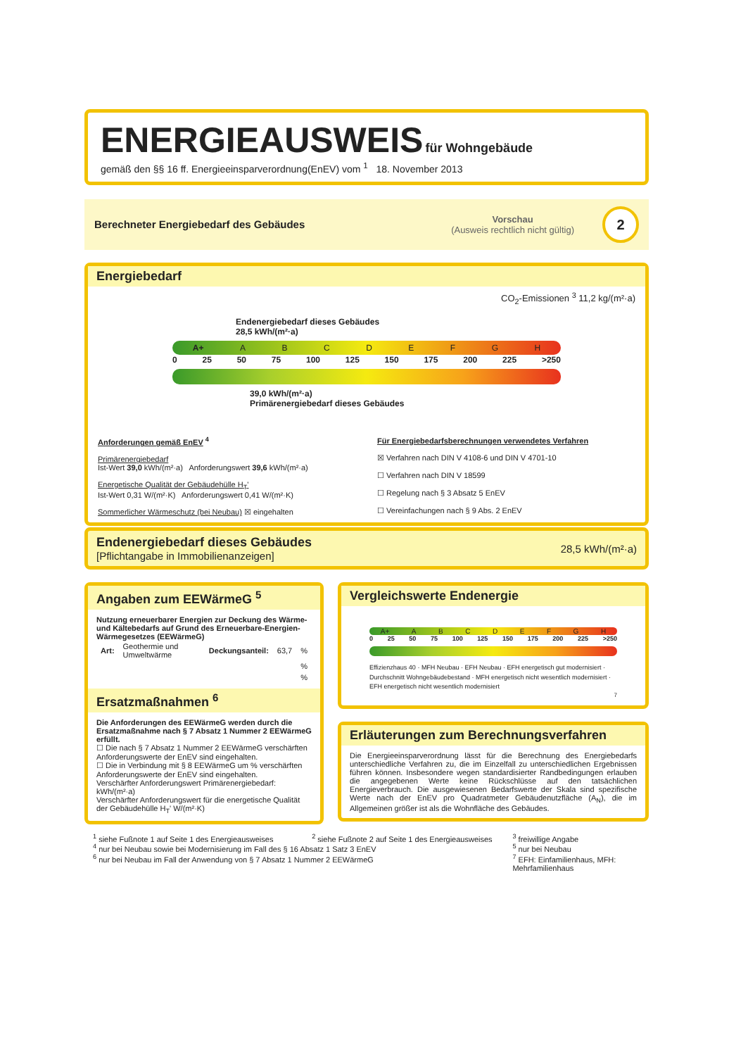ENERGIEAUSWEIS für Wohngebäude
gemäß den §§ 16 ff. Energieeinsparverordnung(EnEV) vom <sup>1</sup> 18. November 2013
Berechneter Energiebedarf des Gebäudes
Vorschau
(Ausweis rechtlich nicht gültig)
2
Energiebedarf
CO<sub>2</sub>-Emissionen <sup>3</sup> 11,2 kg/(m²·a)
Endenergiebedarf dieses Gebäudes
28,5 kWh/(m²·a)
A+ ABCDEFGH
0 25 50 75 100 125 150 175 200 225 >250
39,0 kWh/(m²·a)
Primärenergiebedarf dieses Gebäudes
Anforderungen gemäß EnEV <sup>4</sup>
Primärenergiebedarf
Ist-Wert 39,0 kWh/(m²·a) Anforderungswert 39,6 kWh/(m²·a)
Energetische Qualität der Gebäudehülle H<sub>T</sub>'
Ist-Wert 0,31 W/(m²·K) Anforderungswert 0,41 W/(m²·K)
Sommerlicher Wärmeschutz (bei Neubau) ☒ eingehalten
Für Energiebedarfsberechnungen verwendetes Verfahren
☒ Verfahren nach DIN V 4108-6 und DIN V 4701-10
☐ Verfahren nach DIN V 18599
☐ Regelung nach § 3 Absatz 5 EnEV
☐ Vereinfachungen nach § 9 Abs. 2 EnEV
Endenergiebedarf dieses Gebäudes
[Pflichtangabe in Immobilienanzeigen]
28,5 kWh/(m²·a)
Angaben zum EEWärmeG <sup>5</sup>
Nutzung erneuerbarer Energien zur Deckung des Wärme-und Kältebedarfs auf Grund des Erneuerbare-Energien-Wärmegesetzes (EEWärmeG)
| Art: | Geothermie und Umweltwärme | Deckungsanteil: | 63,7 | % |
| | | | | % |
| | | | | % |
Ersatzmaßnahmen <sup>6</sup>
Die Anforderungen des EEWärmeG werden durch die Ersatzmaßnahme nach § 7 Absatz 1 Nummer 2 EEWärmeG erfüllt.
☐ Die nach § 7 Absatz 1 Nummer 2 EEWärmeG verschärften Anforderungswerte der EnEV sind eingehalten.
☐ Die in Verbindung mit § 8 EEWärmeG um % verschärften Anforderungswerte der EnEV sind eingehalten.
Verschärfter Anforderungswert Primärenergiebedarf: kWh/(m²·a)
Verschärfter Anforderungswert für die energetische Qualität der Gebäudehülle H<sub>T</sub>' W/(m²·K)
Vergleichswerte Endenergie
A+ ABCDEFGH
0 25 50 75 100 125 150 175 200 225 >250
Effizienzhaus 40 · MFH Neubau · EFH Neubau · EFH energetisch gut modernisiert · Durchschnitt Wohngebäudebestand · MFH energetisch nicht wesentlich modernisiert · EFH energetisch nicht wesentlich modernisiert
7
Erläuterungen zum Berechnungsverfahren
Die Energieeinsparverordnung lässt für die Berechnung des Energiebedarfs unterschiedliche Verfahren zu, die im Einzelfall zu unterschiedlichen Ergebnissen führen können. Insbesondere wegen standardisierter Randbedingungen erlauben die angegebenen Werte keine Rückschlüsse auf den tatsächlichen Energieverbrauch. Die ausgewiesenen Bedarfswerte der Skala sind spezifische Werte nach der EnEV pro Quadratmeter Gebäudenutzfläche (A<sub>N</sub>), die im Allgemeinen größer ist als die Wohnfläche des Gebäudes.
<sup>1</sup> siehe Fußnote 1 auf Seite 1 des Energieausweises
<sup>2</sup> siehe Fußnote 2 auf Seite 1 des Energieausweises
<sup>3</sup> freiwillige Angabe
<sup>4</sup> nur bei Neubau sowie bei Modernisierung im Fall des § 16 Absatz 1 Satz 3 EnEV
<sup>5</sup> nur bei Neubau
<sup>6</sup> nur bei Neubau im Fall der Anwendung von § 7 Absatz 1 Nummer 2 EEWärmeG
<sup>7</sup> EFH: Einfamilienhaus, MFH: Mehrfamilienhaus